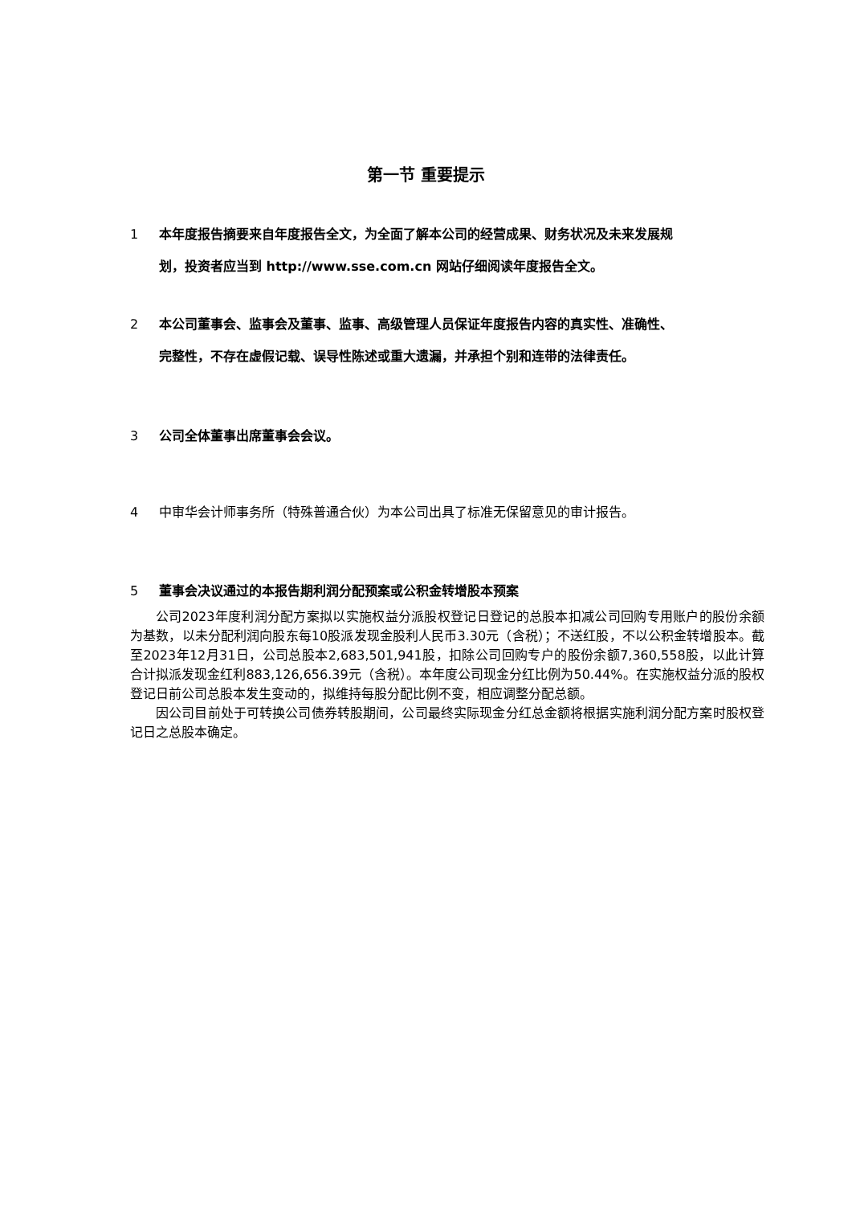第一节 重要提示
1 本年度报告摘要来自年度报告全文，为全面了解本公司的经营成果、财务状况及未来发展规
划，投资者应当到 http://www.sse.com.cn 网站仔细阅读年度报告全文。
2 本公司董事会、监事会及董事、监事、高级管理人员保证年度报告内容的真实性、准确性、
完整性，不存在虚假记载、误导性陈述或重大遗漏，并承担个别和连带的法律责任。
3 公司全体董事出席董事会会议。
4 中审华会计师事务所（特殊普通合伙）为本公司出具了标准无保留意见的审计报告。
5 董事会决议通过的本报告期利润分配预案或公积金转增股本预案
公司2023年度利润分配方案拟以实施权益分派股权登记日登记的总股本扣减公司回购专用账户的股份余额为基数，以未分配利润向股东每10股派发现金股利人民币3.30元（含税）；不送红股，不以公积金转增股本。截至2023年12月31日，公司总股本2,683,501,941股，扣除公司回购专户的股份余额7,360,558股，以此计算合计拟派发现金红利883,126,656.39元（含税）。本年度公司现金分红比例为50.44%。在实施权益分派的股权登记日前公司总股本发生变动的，拟维持每股分配比例不变，相应调整分配总额。
因公司目前处于可转换公司债券转股期间，公司最终实际现金分红总金额将根据实施利润分配方案时股权登记日之总股本确定。